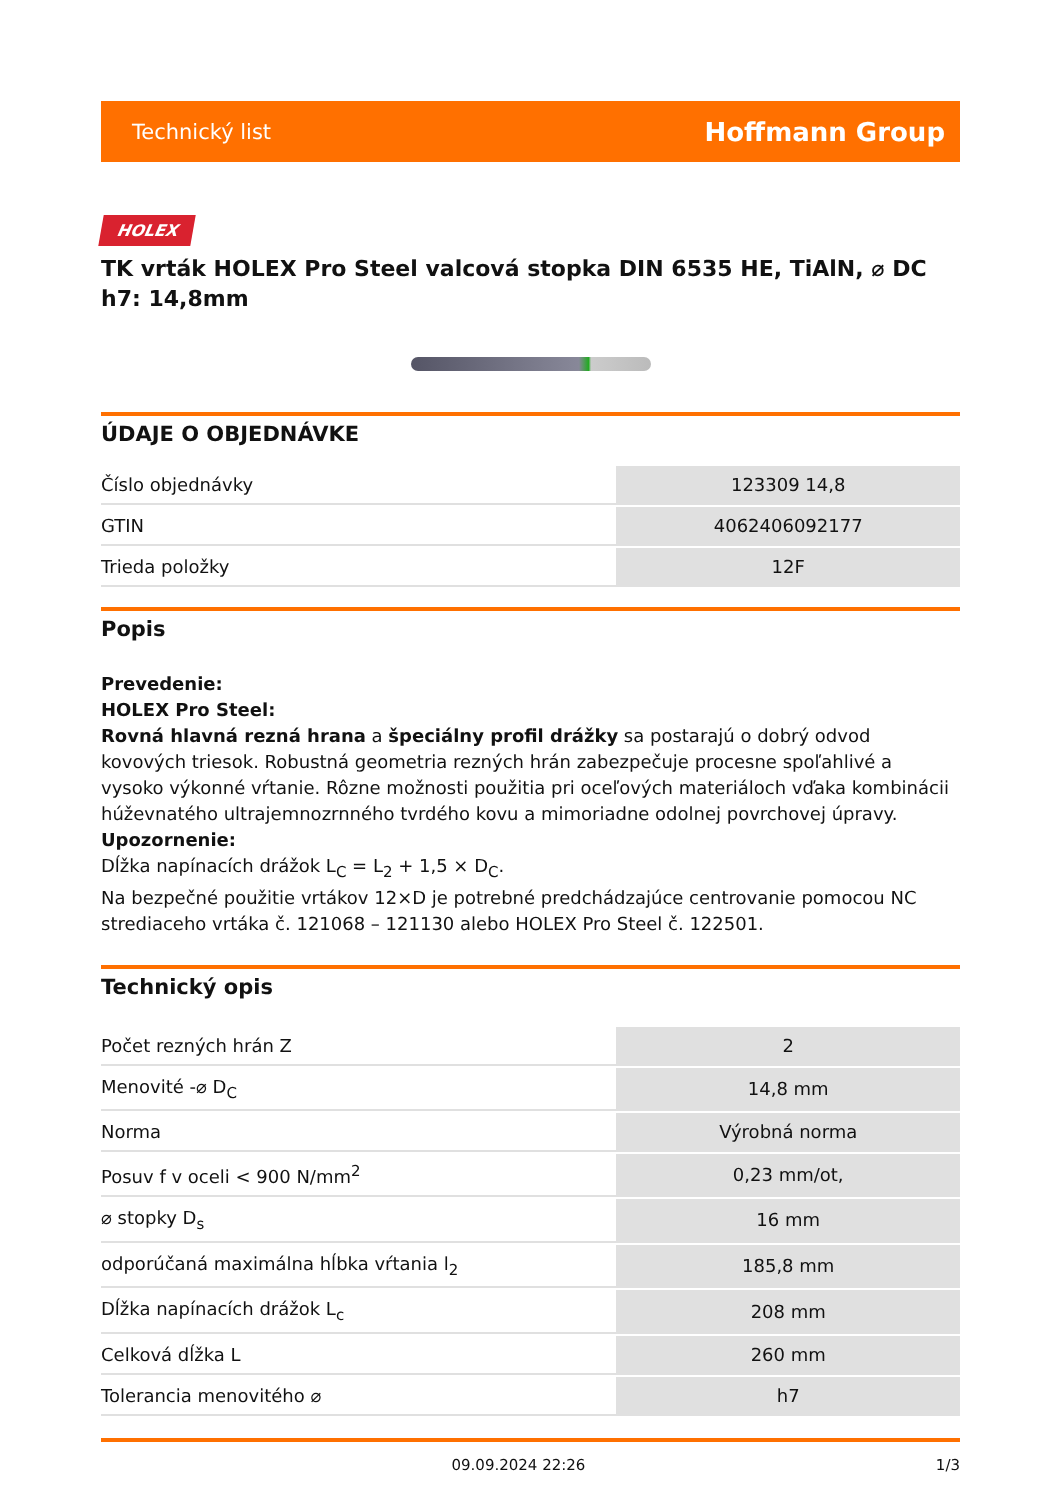Technický list Hoffmann Group
HOLEX
TK vrták HOLEX Pro Steel valcová stopka DIN 6535 HE, TiAlN, ⌀ DC h7: 14,8mm
ÚDAJE O OBJEDNÁVKE
| Číslo objednávky | 123309 14,8 |
| GTIN | 4062406092177 |
| Trieda položky | 12F |
Popis
Prevedenie:
HOLEX Pro Steel:
Rovná hlavná rezná hrana a špeciálny profil drážky sa postarajú o dobrý odvod kovových triesok. Robustná geometria rezných hrán zabezpečuje procesne spoľahlivé a vysoko výkonné vŕtanie. Rôzne možnosti použitia pri oceľových materiáloch vďaka kombinácii húževnatého ultrajemnozrnného tvrdého kovu a mimoriadne odolnej povrchovej úpravy.
Upozornenie:
Dĺžka napínacích drážok L<sub>C</sub> = L<sub>2</sub> + 1,5 × D<sub>C</sub>.
Na bezpečné použitie vrtákov 12×D je potrebné predchádzajúce centrovanie pomocou NC strediaceho vrtáka č. 121068 – 121130 alebo HOLEX Pro Steel č. 122501.
Technický opis
| Počet rezných hrán Z | 2 |
| Menovité -⌀ D<sub>C</sub> | 14,8 mm |
| Norma | Výrobná norma |
| Posuv f v oceli < 900 N/mm<sup>2</sup> | 0,23 mm/ot, |
| ⌀ stopky D<sub>s</sub> | 16 mm |
| odporúčaná maximálna hĺbka vŕtania l<sub>2</sub> | 185,8 mm |
| Dĺžka napínacích drážok L<sub>c</sub> | 208 mm |
| Celková dĺžka L | 260 mm |
| Tolerancia menovitého ⌀ | h7 |
09.09.2024 22:26 1/3